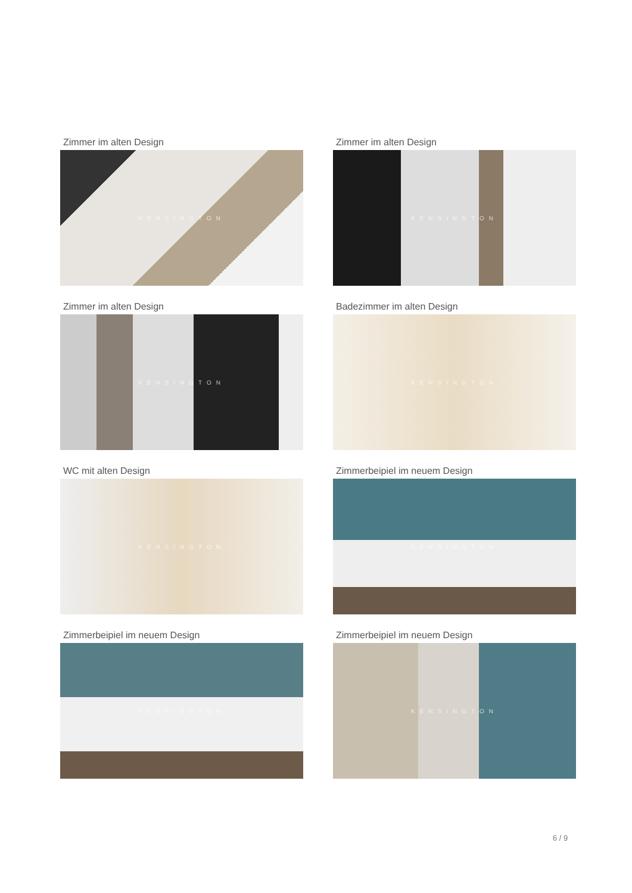Zimmer im alten Design
KENSINGTON
Zimmer im alten Design
KENSINGTON
Zimmer im alten Design
KENSINGTON
Badezimmer im alten Design
KENSINGTON
WC mit alten Design
KENSINGTON
Zimmerbeipiel im neuem Design
KENSINGTON
Zimmerbeipiel im neuem Design
KENSINGTON
Zimmerbeipiel im neuem Design
KENSINGTON
6 / 9